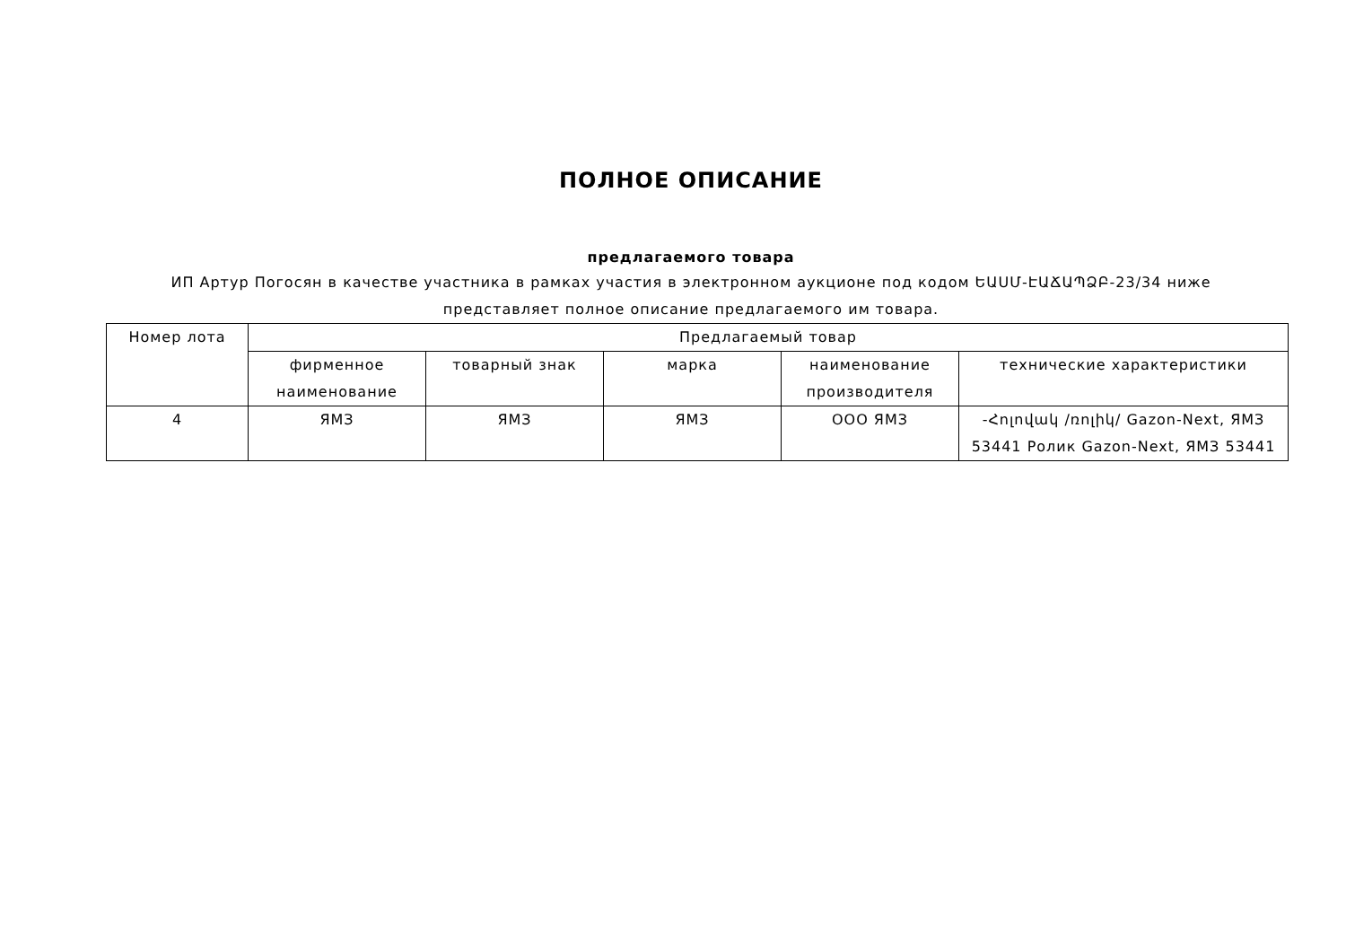ПОЛНОЕ ОПИСАНИЕ
предлагаемого товара
ИП Артур Погосян в качестве участника в рамках участия в электронном аукционе под кодом ԵԱՍՄ-ԷԱՃԱՊՁԲ-23/34 ниже представляет полное описание предлагаемого им товара.
| Номер лота | Предлагаемый товар | | | | |
| --- | --- | --- | --- | --- | --- |
| | фирменное наименование | товарный знак | марка | наименование производителя | технические характеристики |
| 4 | ЯМЗ | ЯМЗ | ЯМЗ | ООО ЯМЗ | -Հոլովակ /ռոլիկ/ Gazon-Next, ЯМЗ 53441 Ролик Gazon-Next, ЯМЗ 53441 |